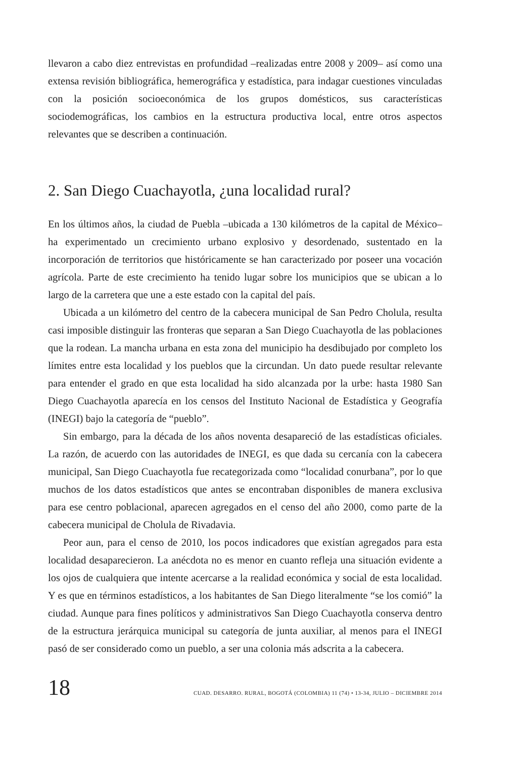llevaron a cabo diez entrevistas en profundidad –realizadas entre 2008 y 2009– así como una extensa revisión bibliográfica, hemerográfica y estadística, para indagar cuestiones vinculadas con la posición socioeconómica de los grupos domésticos, sus características sociodemográficas, los cambios en la estructura productiva local, entre otros aspectos relevantes que se describen a continuación.
2. San Diego Cuachayotla, ¿una localidad rural?
En los últimos años, la ciudad de Puebla –ubicada a 130 kilómetros de la capital de México– ha experimentado un crecimiento urbano explosivo y desordenado, sustentado en la incorporación de territorios que históricamente se han caracterizado por poseer una vocación agrícola. Parte de este crecimiento ha tenido lugar sobre los municipios que se ubican a lo largo de la carretera que une a este estado con la capital del país.
Ubicada a un kilómetro del centro de la cabecera municipal de San Pedro Cholula, resulta casi imposible distinguir las fronteras que separan a San Diego Cuachayotla de las poblaciones que la rodean. La mancha urbana en esta zona del municipio ha desdibujado por completo los límites entre esta localidad y los pueblos que la circundan. Un dato puede resultar relevante para entender el grado en que esta localidad ha sido alcanzada por la urbe: hasta 1980 San Diego Cuachayotla aparecía en los censos del Instituto Nacional de Estadística y Geografía (INEGI) bajo la categoría de “pueblo”.
Sin embargo, para la década de los años noventa desapareció de las estadísticas oficiales. La razón, de acuerdo con las autoridades de INEGI, es que dada su cercanía con la cabecera municipal, San Diego Cuachayotla fue recategorizada como “localidad conurbana”, por lo que muchos de los datos estadísticos que antes se encontraban disponibles de manera exclusiva para ese centro poblacional, aparecen agregados en el censo del año 2000, como parte de la cabecera municipal de Cholula de Rivadavia.
Peor aun, para el censo de 2010, los pocos indicadores que existían agregados para esta localidad desaparecieron. La anécdota no es menor en cuanto refleja una situación evidente a los ojos de cualquiera que intente acercarse a la realidad económica y social de esta localidad. Y es que en términos estadísticos, a los habitantes de San Diego literalmente “se los comió” la ciudad. Aunque para fines políticos y administrativos San Diego Cuachayotla conserva dentro de la estructura jerárquica municipal su categoría de junta auxiliar, al menos para el INEGI pasó de ser considerado como un pueblo, a ser una colonia más adscrita a la cabecera.
18 CUAD. DESARRO. RURAL, BOGOTÁ (COLOMBIA) 11 (74) • 13-34, JULIO – DICIEMBRE 2014